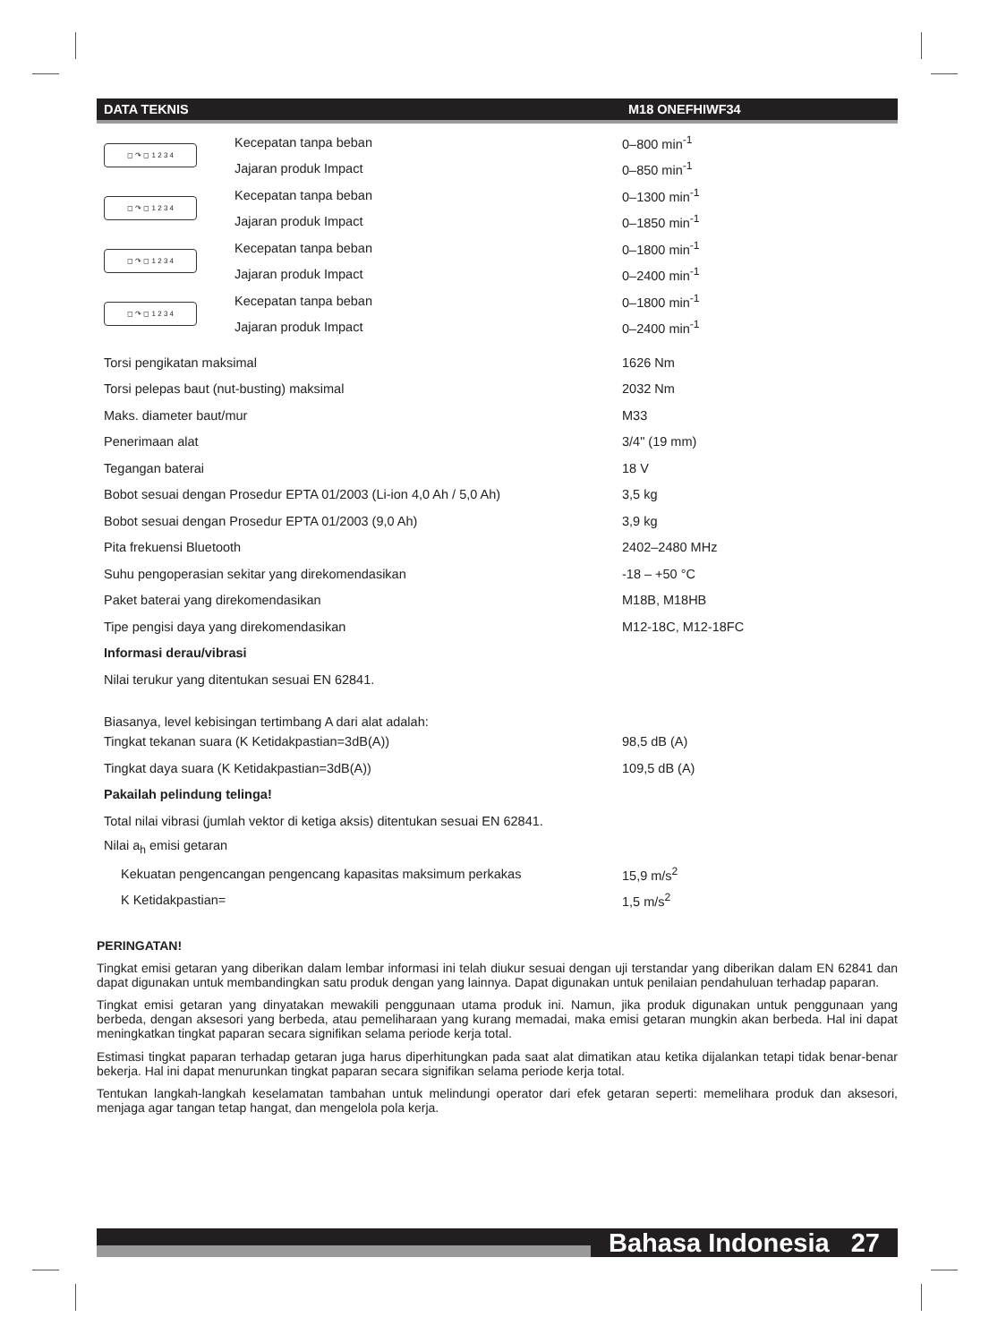DATA TEKNIS M18 ONEFHIWF34
| ◻ ↷ ◻ 1 2 3 4 | Kecepatan tanpa beban | 0–800 min<sup>-1</sup> |
| | Jajaran produk Impact | 0–850 min<sup>-1</sup> |
| ◻ ↷ ◻ 1 2 3 4 | Kecepatan tanpa beban | 0–1300 min<sup>-1</sup> |
| | Jajaran produk Impact | 0–1850 min<sup>-1</sup> |
| ◻ ↷ ◻ 1 2 3 4 | Kecepatan tanpa beban | 0–1800 min<sup>-1</sup> |
| | Jajaran produk Impact | 0–2400 min<sup>-1</sup> |
| ◻ ↷ ◻ 1 2 3 4 | Kecepatan tanpa beban | 0–1800 min<sup>-1</sup> |
| | Jajaran produk Impact | 0–2400 min<sup>-1</sup> |
| Torsi pengikatan maksimal | 1626 Nm |
| Torsi pelepas baut (nut-busting) maksimal | 2032 Nm |
| Maks. diameter baut/mur | M33 |
| Penerimaan alat | 3/4" (19 mm) |
| Tegangan baterai | 18 V |
| Bobot sesuai dengan Prosedur EPTA 01/2003 (Li-ion 4,0 Ah / 5,0 Ah) | 3,5 kg |
| Bobot sesuai dengan Prosedur EPTA 01/2003 (9,0 Ah) | 3,9 kg |
| Pita frekuensi Bluetooth | 2402–2480 MHz |
| Suhu pengoperasian sekitar yang direkomendasikan | -18 – +50 °C |
| Paket baterai yang direkomendasikan | M18B, M18HB |
| Tipe pengisi daya yang direkomendasikan | M12-18C, M12-18FC |
| Informasi derau/vibrasi | |
| Nilai terukur yang ditentukan sesuai EN 62841. | |
| Biasanya, level kebisingan tertimbang A dari alat adalah: | |
| Tingkat tekanan suara (K Ketidakpastian=3dB(A)) | 98,5 dB (A) |
| Tingkat daya suara (K Ketidakpastian=3dB(A)) | 109,5 dB (A) |
| Pakailah pelindung telinga! | |
| Total nilai vibrasi (jumlah vektor di ketiga aksis) ditentukan sesuai EN 62841. | |
| Nilai a<sub>h</sub> emisi getaran | |
| Kekuatan pengencangan pengencang kapasitas maksimum perkakas | 15,9 m/s<sup>2</sup> |
| K Ketidakpastian= | 1,5 m/s<sup>2</sup> |
PERINGATAN!
Tingkat emisi getaran yang diberikan dalam lembar informasi ini telah diukur sesuai dengan uji terstandar yang diberikan dalam EN 62841 dan dapat digunakan untuk membandingkan satu produk dengan yang lainnya. Dapat digunakan untuk penilaian pendahuluan terhadap paparan.
Tingkat emisi getaran yang dinyatakan mewakili penggunaan utama produk ini. Namun, jika produk digunakan untuk penggunaan yang berbeda, dengan aksesori yang berbeda, atau pemeliharaan yang kurang memadai, maka emisi getaran mungkin akan berbeda. Hal ini dapat meningkatkan tingkat paparan secara signifikan selama periode kerja total.
Estimasi tingkat paparan terhadap getaran juga harus diperhitungkan pada saat alat dimatikan atau ketika dijalankan tetapi tidak benar-benar bekerja. Hal ini dapat menurunkan tingkat paparan secara signifikan selama periode kerja total.
Tentukan langkah-langkah keselamatan tambahan untuk melindungi operator dari efek getaran seperti: memelihara produk dan aksesori, menjaga agar tangan tetap hangat, dan mengelola pola kerja.
Bahasa Indonesia 27